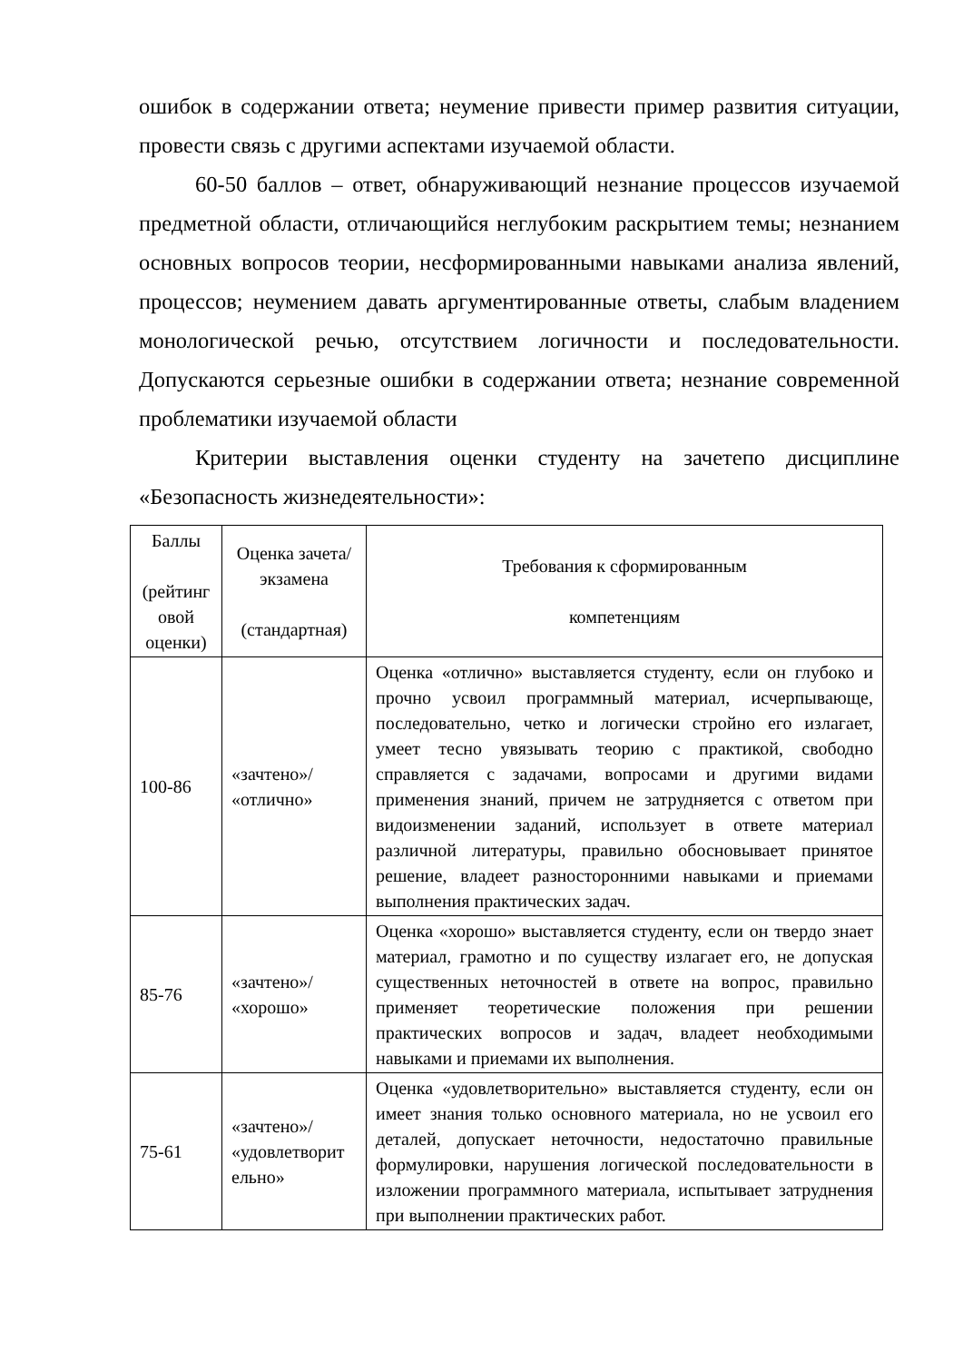ошибок в содержании ответа; неумение привести пример развития ситуации, провести связь с другими аспектами изучаемой области.
60-50 баллов – ответ, обнаруживающий незнание процессов изучаемой предметной области, отличающийся неглубоким раскрытием темы; незнанием основных вопросов теории, несформированными навыками анализа явлений, процессов; неумением давать аргументированные ответы, слабым владением монологической речью, отсутствием логичности и последовательности. Допускаются серьезные ошибки в содержании ответа; незнание современной проблематики изучаемой области
Критерии выставления оценки студенту на зачетепо дисциплине «Безопасность жизнедеятельности»:
| Баллы (рейтинг овой оценки) | Оценка зачета/ экзамена (стандартная) | Требования к сформированным компетенциям |
| 100-86 | «зачтено»/ «отлично» | Оценка «отлично» выставляется студенту, если он глубоко и прочно усвоил программный материал, исчерпывающе, последовательно, четко и логически стройно его излагает, умеет тесно увязывать теорию с практикой, свободно справляется с задачами, вопросами и другими видами применения знаний, причем не затрудняется с ответом при видоизменении заданий, использует в ответе материал различной литературы, правильно обосновывает принятое решение, владеет разносторонними навыками и приемами выполнения практических задач. |
| 85-76 | «зачтено»/ «хорошо» | Оценка «хорошо» выставляется студенту, если он твердо знает материал, грамотно и по существу излагает его, не допуская существенных неточностей в ответе на вопрос, правильно применяет теоретические положения при решении практических вопросов и задач, владеет необходимыми навыками и приемами их выполнения. |
| 75-61 | «зачтено»/ «удовлетворит ельно» | Оценка «удовлетворительно» выставляется студенту, если он имеет знания только основного материала, но не усвоил его деталей, допускает неточности, недостаточно правильные формулировки, нарушения логической последовательности в изложении программного материала, испытывает затруднения при выполнении практических работ. |